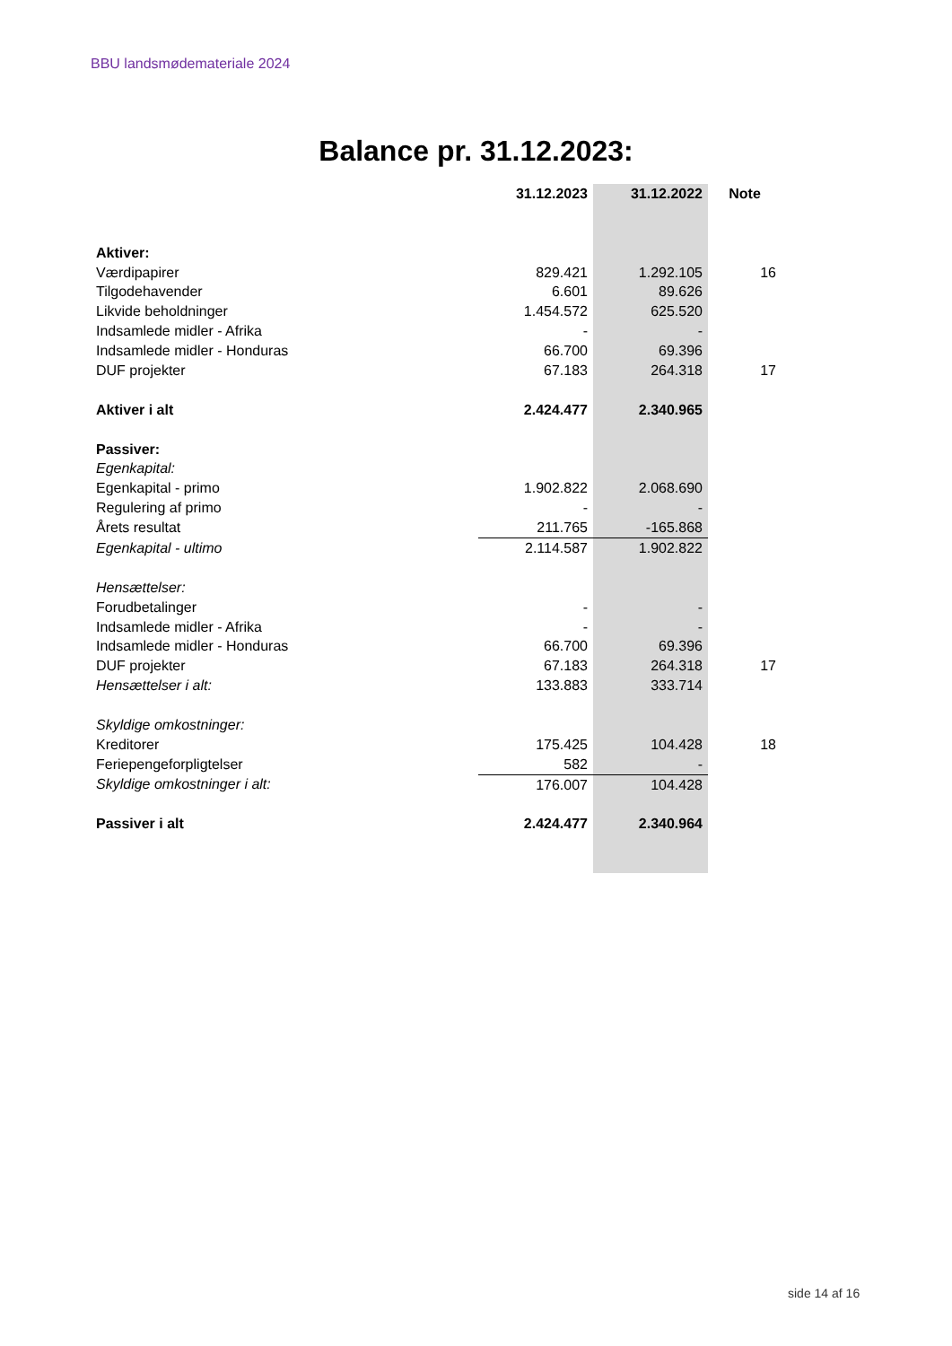BBU landsmødemateriale 2024
Balance pr. 31.12.2023:
| | 31.12.2023 | 31.12.2022 | Note |
| --- | --- | --- | --- |
| Aktiver: | | | |
| Værdipapirer | 829.421 | 1.292.105 | 16 |
| Tilgodehavender | 6.601 | 89.626 | |
| Likvide beholdninger | 1.454.572 | 625.520 | |
| Indsamlede midler - Afrika | - | - | |
| Indsamlede midler - Honduras | 66.700 | 69.396 | |
| DUF projekter | 67.183 | 264.318 | 17 |
| Aktiver i alt | 2.424.477 | 2.340.965 | |
| Passiver: | | | |
| Egenkapital: | | | |
| Egenkapital - primo | 1.902.822 | 2.068.690 | |
| Regulering af primo | - | - | |
| Årets resultat | 211.765 | -165.868 | |
| Egenkapital - ultimo | 2.114.587 | 1.902.822 | |
| Hensættelser: | | | |
| Forudbetalinger | - | - | |
| Indsamlede midler - Afrika | - | - | |
| Indsamlede midler - Honduras | 66.700 | 69.396 | |
| DUF projekter | 67.183 | 264.318 | 17 |
| Hensættelser i alt: | 133.883 | 333.714 | |
| Skyldige omkostninger: | | | |
| Kreditorer | 175.425 | 104.428 | 18 |
| Feriepengeforpligtelser | 582 | - | |
| Skyldige omkostninger i alt: | 176.007 | 104.428 | |
| Passiver i alt | 2.424.477 | 2.340.964 | |
side 14 af 16